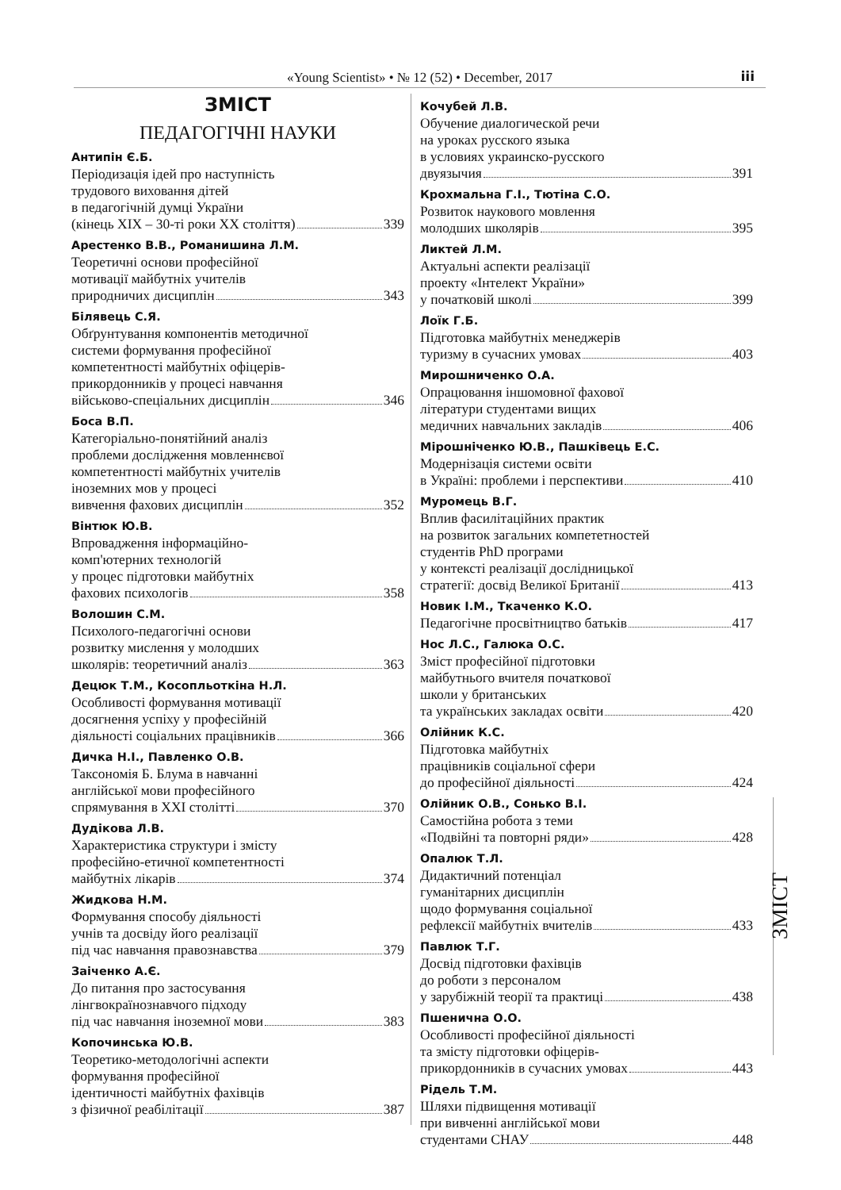«Young Scientist» • № 12 (52) • December, 2017
iii
ЗМІСТ
ПЕДАГОГІЧНІ НАУКИ
Антипін Є.Б.
Періодизація ідей про наступність
трудового виховання дітей
в педагогічній думці України
(кінець XIX – 30-ті роки XX століття) 339
Арестенко В.В., Романишина Л.М.
Теоретичні основи професійної
мотивації майбутніх учителів
природничих дисциплін 343
Білявець С.Я.
Обґрунтування компонентів методичної
системи формування професійної
компетентності майбутніх офіцерів-
прикордонників у процесі навчання
військово-спеціальних дисциплін 346
Боса В.П.
Категоріально-понятійний аналіз
проблеми дослідження мовленнєвої
компетентності майбутніх учителів
іноземних мов у процесі
вивчення фахових дисциплін 352
Вінтюк Ю.В.
Впровадження інформаційно-
комп'ютерних технологій
у процес підготовки майбутніх
фахових психологів 358
Волошин С.М.
Психолого-педагогічні основи
розвитку мислення у молодших
школярів: теоретичний аналіз 363
Децюк Т.М., Косопльоткіна Н.Л.
Особливості формування мотивації
досягнення успіху у професійній
діяльності соціальних працівників 366
Дичка Н.І., Павленко О.В.
Таксономія Б. Блума в навчанні
англійської мови професійного
спрямування в XXI столітті 370
Дудікова Л.В.
Характеристика структури і змісту
професійно-етичної компетентності
майбутніх лікарів 374
Жидкова Н.М.
Формування способу діяльності
учнів та досвіду його реалізації
під час навчання правознавства 379
Заіченко А.Є.
До питання про застосування
лінгвокраїнознавчого підходу
під час навчання іноземної мови 383
Копочинська Ю.В.
Теоретико-методологічні аспекти
формування професійної
ідентичності майбутніх фахівців
з фізичної реабілітації 387
Кочубей Л.В.
Обучение диалогической речи
на уроках русского языка
в условиях украинско-русского
двуязычия 391
Крохмальна Г.І., Тютіна С.О.
Розвиток наукового мовлення
молодших школярів 395
Ликтей Л.М.
Актуальні аспекти реалізації
проекту «Інтелект України»
у початковій школі 399
Лоїк Г.Б.
Підготовка майбутніх менеджерів
туризму в сучасних умовах 403
Мирошниченко О.А.
Опрацювання іншомовної фахової
літератури студентами вищих
медичних навчальних закладів 406
Мірошніченко Ю.В., Пашківець Е.С.
Модернізація системи освіти
в Україні: проблеми і перспективи 410
Муромець В.Г.
Вплив фасилітаційних практик
на розвиток загальних компететностей
студентів PhD програми
у контексті реалізації дослідницької
стратегії: досвід Великої Британії 413
Новик І.М., Ткаченко К.О.
Педагогічне просвітництво батьків 417
Нос Л.С., Галюка О.С.
Зміст професійної підготовки
майбутнього вчителя початкової
школи у британських
та українських закладах освіти 420
Олійник К.С.
Підготовка майбутніх
працівників соціальної сфери
до професійної діяльності 424
Олійник О.В., Сонько В.І.
Самостійна робота з теми
«Подвійні та повторні ряди» 428
Опалюк Т.Л.
Дидактичний потенціал
гуманітарних дисциплін
щодо формування соціальної
рефлексії майбутніх вчителів 433
Павлюк Т.Г.
Досвід підготовки фахівців
до роботи з персоналом
у зарубіжній теорії та практиці 438
Пшенична О.О.
Особливості професійної діяльності
та змісту підготовки офіцерів-
прикордонників в сучасних умовах 443
Рідель Т.М.
Шляхи підвищення мотивації
при вивченні англійської мови
студентами СНАУ 448
ЗМІСТ